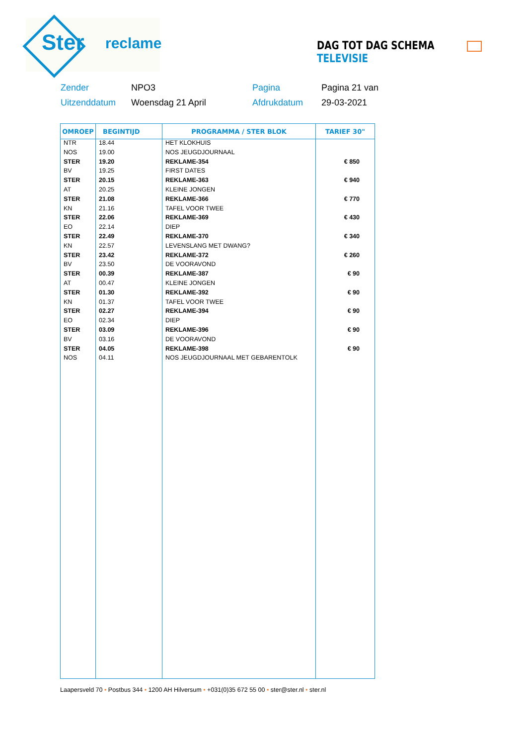Ster reclame DAG TOT DAG SCHEMA TELEVISIE
| Zender | NPO3 | Pagina | Pagina 21 van |
| Uitzenddatum | Woensdag 21 April | Afdrukdatum | 29-03-2021 |
| OMROEP | BEGINTIJD | PROGRAMMA / STER BLOK | TARIEF 30" |
| --- | --- | --- | --- |
| NTR | 18.44 | HET KLOKHUIS | |
| NOS | 19.00 | NOS JEUGDJOURNAAL | |
| STER | 19.20 | REKLAME-354 | € 850 |
| BV | 19.25 | FIRST DATES | |
| STER | 20.15 | REKLAME-363 | € 940 |
| AT | 20.25 | KLEINE JONGEN | |
| STER | 21.08 | REKLAME-366 | € 770 |
| KN | 21.16 | TAFEL VOOR TWEE | |
| STER | 22.06 | REKLAME-369 | € 430 |
| EO | 22.14 | DIEP | |
| STER | 22.49 | REKLAME-370 | € 340 |
| KN | 22.57 | LEVENSLANG MET DWANG? | |
| STER | 23.42 | REKLAME-372 | € 260 |
| BV | 23.50 | DE VOORAVOND | |
| STER | 00.39 | REKLAME-387 | € 90 |
| AT | 00.47 | KLEINE JONGEN | |
| STER | 01.30 | REKLAME-392 | € 90 |
| KN | 01.37 | TAFEL VOOR TWEE | |
| STER | 02.27 | REKLAME-394 | € 90 |
| EO | 02.34 | DIEP | |
| STER | 03.09 | REKLAME-396 | € 90 |
| BV | 03.16 | DE VOORAVOND | |
| STER | 04.05 | REKLAME-398 | € 90 |
| NOS | 04.11 | NOS JEUGDJOURNAAL MET GEBARENTOLK | |
Laapersveld 70 • Postbus 344 • 1200 AH Hilversum • +031(0)35 672 55 00 • ster@ster.nl • ster.nl